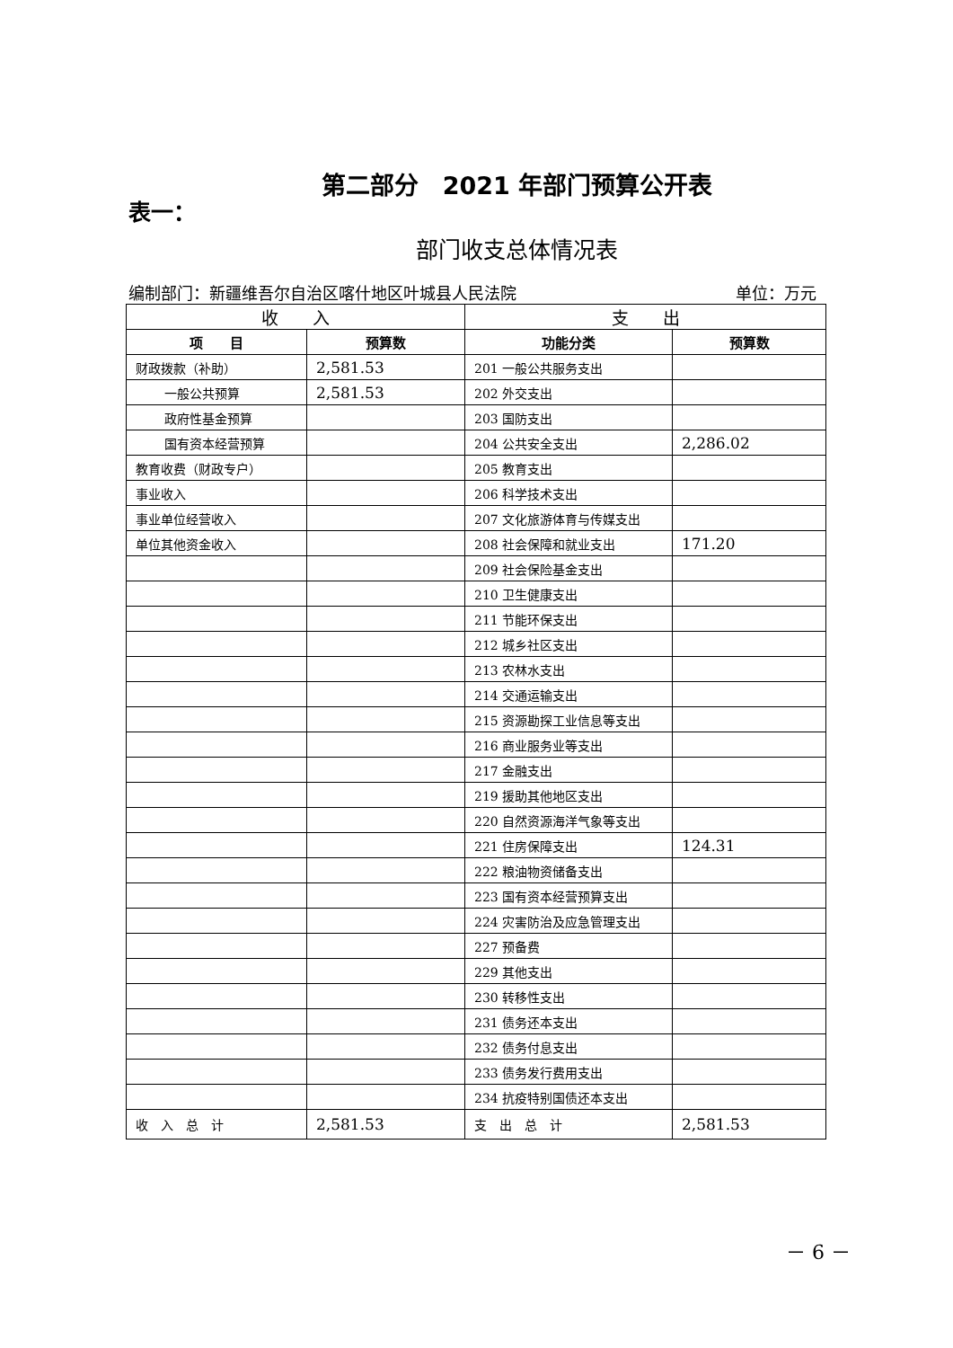第二部分　2021 年部门预算公开表
表一：
部门收支总体情况表
编制部门：新疆维吾尔自治区喀什地区叶城县人民法院 单位：万元
| 收 入 | | 支 出 | |
| --- | --- | --- | --- |
| 项 目 | 预算数 | 功能分类 | 预算数 |
| 财政拨款（补助） | 2,581.53 | 201 一般公共服务支出 | |
| 一般公共预算 | 2,581.53 | 202 外交支出 | |
| 政府性基金预算 | | 203 国防支出 | |
| 国有资本经营预算 | | 204 公共安全支出 | 2,286.02 |
| 教育收费（财政专户） | | 205 教育支出 | |
| 事业收入 | | 206 科学技术支出 | |
| 事业单位经营收入 | | 207 文化旅游体育与传媒支出 | |
| 单位其他资金收入 | | 208 社会保障和就业支出 | 171.20 |
| | | 209 社会保险基金支出 | |
| | | 210 卫生健康支出 | |
| | | 211 节能环保支出 | |
| | | 212 城乡社区支出 | |
| | | 213 农林水支出 | |
| | | 214 交通运输支出 | |
| | | 215 资源勘探工业信息等支出 | |
| | | 216 商业服务业等支出 | |
| | | 217 金融支出 | |
| | | 219 援助其他地区支出 | |
| | | 220 自然资源海洋气象等支出 | |
| | | 221 住房保障支出 | 124.31 |
| | | 222 粮油物资储备支出 | |
| | | 223 国有资本经营预算支出 | |
| | | 224 灾害防治及应急管理支出 | |
| | | 227 预备费 | |
| | | 229 其他支出 | |
| | | 230 转移性支出 | |
| | | 231 债务还本支出 | |
| | | 232 债务付息支出 | |
| | | 233 债务发行费用支出 | |
| | | 234 抗疫特别国债还本支出 | |
| 收 入 总 计 | 2,581.53 | 支 出 总 计 | 2,581.53 |
－ 6 －